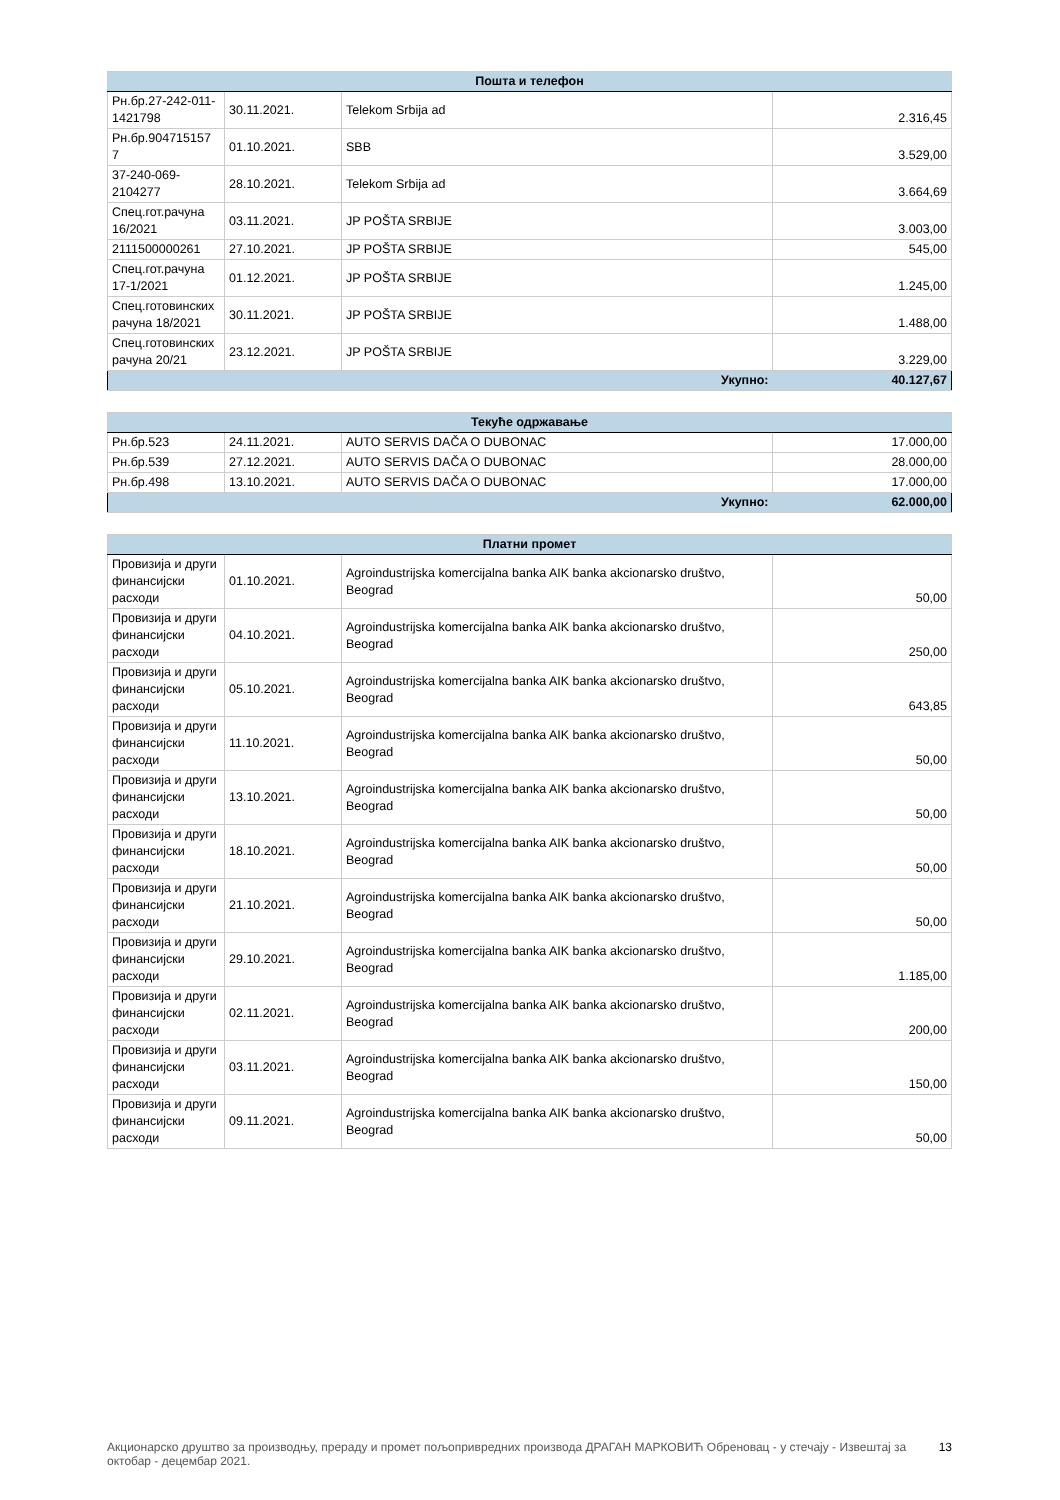| Пошта и телефон | | | |
| --- | --- | --- | --- |
| Рн.бр.27-242-011-1421798 | 30.11.2021. | Telekom Srbija ad | 2.316,45 |
| Рн.бр.904715157 7 | 01.10.2021. | SBB | 3.529,00 |
| 37-240-069-2104277 | 28.10.2021. | Telekom Srbija ad | 3.664,69 |
| Спец.гот.рачуна 16/2021 | 03.11.2021. | JP POŠTA SRBIJE | 3.003,00 |
| 2111500000261 | 27.10.2021. | JP POŠTA SRBIJE | 545,00 |
| Спец.гот.рачуна 17-1/2021 | 01.12.2021. | JP POŠTA SRBIJE | 1.245,00 |
| Спец.готовинских рачуна 18/2021 | 30.11.2021. | JP POŠTA SRBIJE | 1.488,00 |
| Спец.готовинских рачуна 20/21 | 23.12.2021. | JP POŠTA SRBIJE | 3.229,00 |
| Укупно: | | | 40.127,67 |
| Текуће одржавање | | | |
| --- | --- | --- | --- |
| Рн.бр.523 | 24.11.2021. | AUTO SERVIS DAČA O DUBONAC | 17.000,00 |
| Рн.бр.539 | 27.12.2021. | AUTO SERVIS DAČA O DUBONAC | 28.000,00 |
| Рн.бр.498 | 13.10.2021. | AUTO SERVIS DAČA O DUBONAC | 17.000,00 |
| Укупно: | | | 62.000,00 |
| Платни промет | | | |
| --- | --- | --- | --- |
| Провизија и други финансијски расходи | 01.10.2021. | Agroindustrijska komercijalna banka AIK banka akcionarsko društvo, Beograd | 50,00 |
| Провизија и други финансијски расходи | 04.10.2021. | Agroindustrijska komercijalna banka AIK banka akcionarsko društvo, Beograd | 250,00 |
| Провизија и други финансијски расходи | 05.10.2021. | Agroindustrijska komercijalna banka AIK banka akcionarsko društvo, Beograd | 643,85 |
| Провизија и други финансијски расходи | 11.10.2021. | Agroindustrijska komercijalna banka AIK banka akcionarsko društvo, Beograd | 50,00 |
| Провизија и други финансијски расходи | 13.10.2021. | Agroindustrijska komercijalna banka AIK banka akcionarsko društvo, Beograd | 50,00 |
| Провизија и други финансијски расходи | 18.10.2021. | Agroindustrijska komercijalna banka AIK banka akcionarsko društvo, Beograd | 50,00 |
| Провизија и други финансијски расходи | 21.10.2021. | Agroindustrijska komercijalna banka AIK banka akcionarsko društvo, Beograd | 50,00 |
| Провизија и други финансијски расходи | 29.10.2021. | Agroindustrijska komercijalna banka AIK banka akcionarsko društvo, Beograd | 1.185,00 |
| Провизија и други финансијски расходи | 02.11.2021. | Agroindustrijska komercijalna banka AIK banka akcionarsko društvo, Beograd | 200,00 |
| Провизија и други финансијски расходи | 03.11.2021. | Agroindustrijska komercijalna banka AIK banka akcionarsko društvo, Beograd | 150,00 |
| Провизија и други финансијски расходи | 09.11.2021. | Agroindustrijska komercijalna banka AIK banka akcionarsko društvo, Beograd | 50,00 |
Акционарско друштво за производњу, прераду и промет пољопривредних производа ДРАГАН МАРКОВИЋ Обреновац - у стечају - Извештај за октобар - децембар 2021. 13